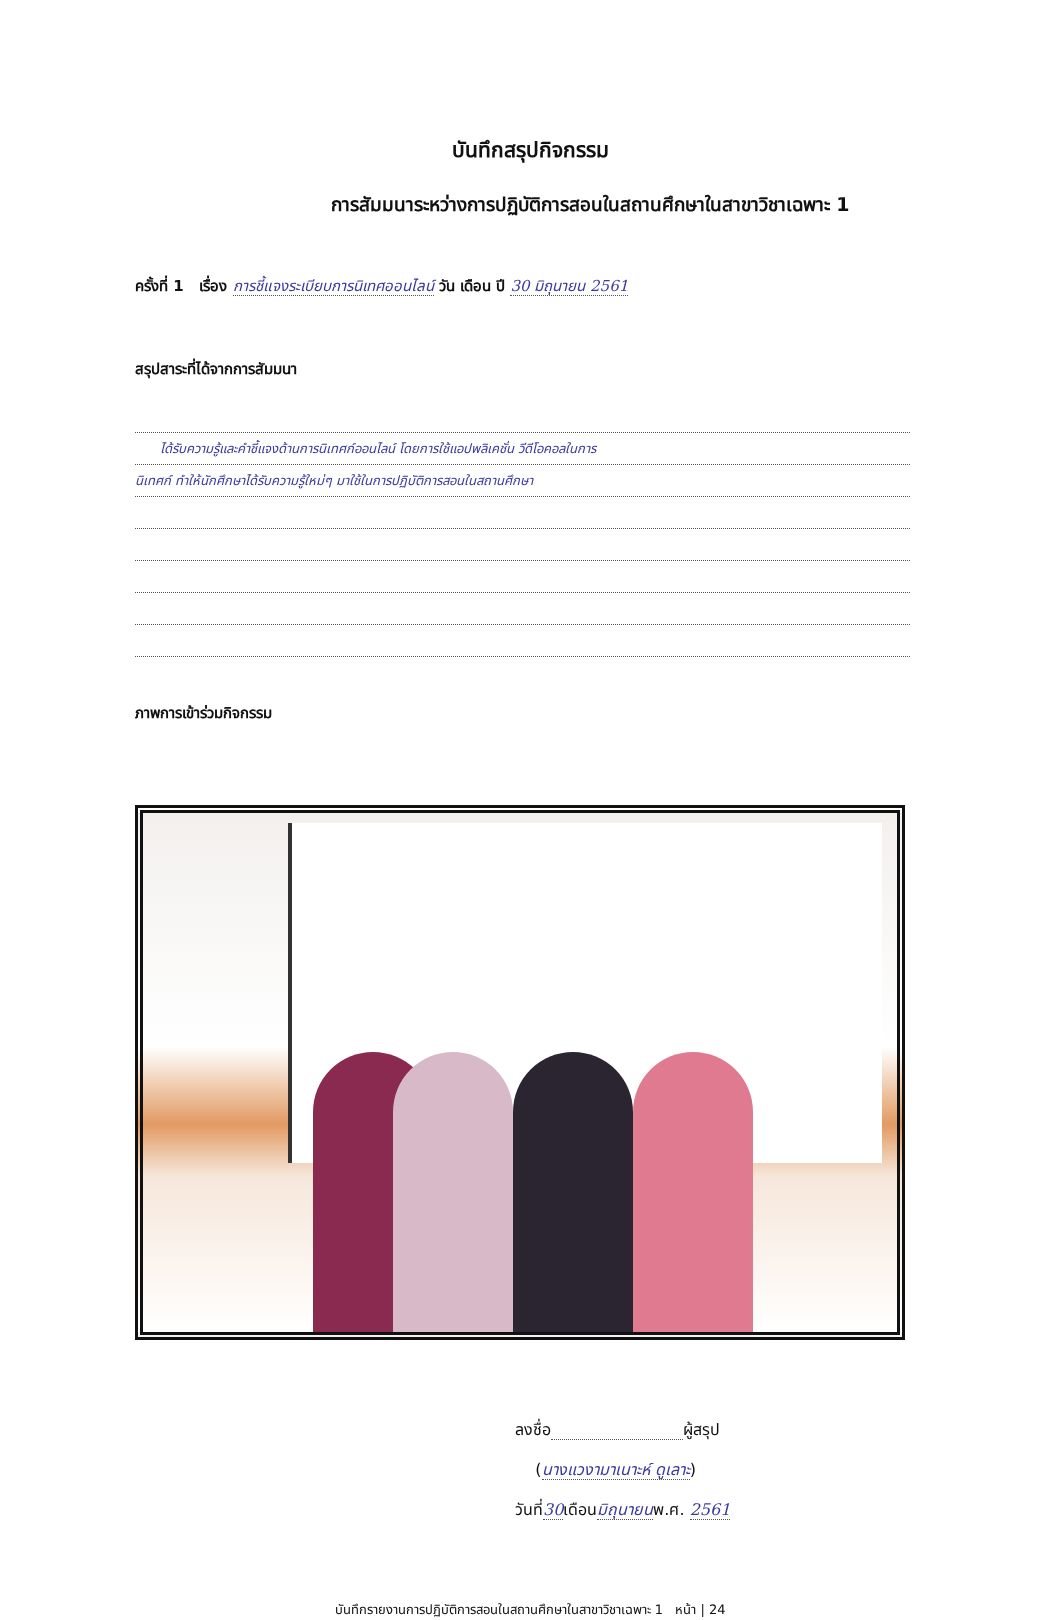บันทึกสรุปกิจกรรม
การสัมมนาระหว่างการปฏิบัติการสอนในสถานศึกษาในสาขาวิชาเฉพาะ 1
ครั้งที่ 1 เรื่อง การชี้แจงระเบียบการนิเทศออนไลน์ วัน เดือน ปี 30 มิถุนายน 2561
สรุปสาระที่ได้จากการสัมมนา
ได้รับความรู้และคำชี้แจงด้านการนิเทศก์ออนไลน์ โดยการใช้แอปพลิเคชั่น วีดีโอคอลในการ
นิเทศก์ ทำให้นักศึกษาได้รับความรู้ใหม่ๆ มาใช้ในการปฏิบัติการสอนในสถานศึกษา
ภาพการเข้าร่วมกิจกรรม
ลงชื่อ ผู้สรุป
(นางแวงามาเนาะห์ ดูเลาะ)
วันที่30เดือนมิถุนายนพ.ศ. 2561
บันทึกรายงานการปฏิบัติการสอนในสถานศึกษาในสาขาวิชาเฉพาะ 1 หน้า | 24